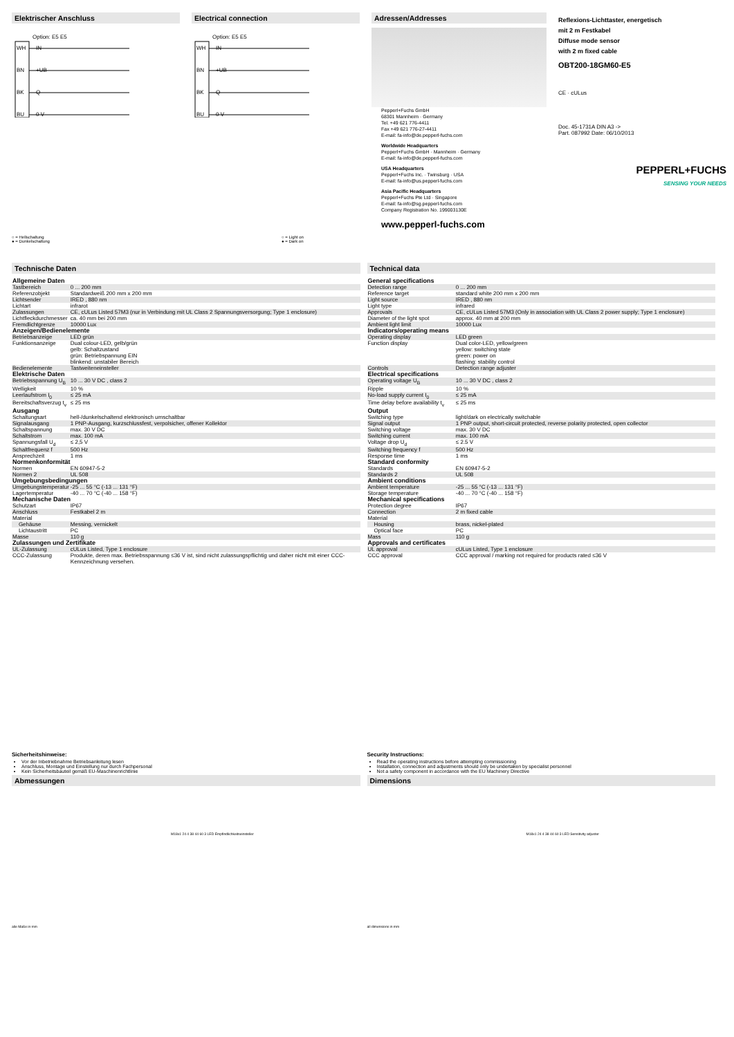Elektrischer Anschluss
WH
BN
BK
BU
Option: E5 E5
IN
+UB
Q
0 V
○ = Hellschaltung
● = Dunkelschaltung
Electrical connection
WH
BN
BK
BU
Option: E5 E5
IN
+UB
Q
0 V
○ = Light on
● = Dark on
Adressen/Addresses
Pepperl+Fuchs GmbH
68301 Mannheim · Germany
Tel. +49 621 776-4411
Fax +49 621 776-27-4411
E-mail: fa-info@de.pepperl-fuchs.com
Worldwide Headquarters
Pepperl+Fuchs GmbH · Mannheim · Germany
E-mail: fa-info@de.pepperl-fuchs.com
USA Headquarters
Pepperl+Fuchs Inc. · Twinsburg · USA
E-mail: fa-info@us.pepperl-fuchs.com
Asia Pacific Headquarters
Pepperl+Fuchs Pte Ltd · Singapore
E-mail: fa-info@sg.pepperl-fuchs.com
Company Registration No. 199003130E
www.pepperl-fuchs.com
Reflexions-Lichttaster, energetisch
mit 2 m Festkabel
Diffuse mode sensor
with 2 m fixed cable
OBT200-18GM60-E5
CE · cULus
Doc. 45-1731A DIN A3 ->
Part. 087992 Date: 06/10/2013
PEPPERL+FUCHS
SENSING YOUR NEEDS
Technische Daten
| Allgemeine Daten | |
| Tastbereich | 0 ... 200 mm |
| Referenzobjekt | Standardweiß 200 mm x 200 mm |
| Lichtsender | IRED , 880 nm |
| Lichtart | infrarot |
| Zulassungen | CE, cULus Listed 57M3 (nur in Verbindung mit UL Class 2 Spannungsversorgung; Type 1 enclosure) |
| Lichtfleckdurchmesser | ca. 40 mm bei 200 mm |
| Fremdlichtgrenze | 10000 Lux |
| Anzeigen/Bedienelemente | |
| Betriebsanzeige | LED grün |
| Funktionsanzeige | Dual colour-LED, gelb/grün gelb: Schaltzustand grün: Betriebspannung EIN blinkend: unstabiler Bereich |
| Bedienelemente | Tastweiteneinsteller |
| Elektrische Daten | |
| Betriebsspannung U<sub>B</sub> | 10 ... 30 V DC , class 2 |
| Welligkeit | 10 % |
| Leerlaufstrom I<sub>0</sub> | ≤ 25 mA |
| Bereitschaftsverzug t<sub>v</sub> | ≤ 25 ms |
| Ausgang | |
| Schaltungsart | hell-/dunkelschaltend elektronisch umschaltbar |
| Signalausgang | 1 PNP-Ausgang, kurzschlussfest, verpolsicher, offener Kollektor |
| Schaltspannung | max. 30 V DC |
| Schaltstrom | max. 100 mA |
| Spannungsfall U<sub>d</sub> | ≤ 2,5 V |
| Schaltfrequenz f | 500 Hz |
| Ansprechzeit | 1 ms |
| Normenkonformität | |
| Normen | EN 60947-5-2 |
| Normen 2 | UL 508 |
| Umgebungsbedingungen | |
| Umgebungstemperatur | -25 ... 55 °C (-13 ... 131 °F) |
| Lagertemperatur | -40 ... 70 °C (-40 ... 158 °F) |
| Mechanische Daten | |
| Schutzart | IP67 |
| Anschluss | Festkabel 2 m |
| Material | |
| Gehäuse | Messing, vernickelt |
| Lichtaustritt | PC |
| Masse | 110 g |
| Zulassungen und Zertifikate | |
| UL-Zulassung | cULus Listed, Type 1 enclosure |
| CCC-Zulassung | Produkte, deren max. Betriebsspannung ≤36 V ist, sind nicht zulassungspflichtig und daher nicht mit einer CCC-Kennzeichnung versehen. |
Technical data
| General specifications | |
| Detection range | 0 ... 200 mm |
| Reference target | standard white 200 mm x 200 mm |
| Light source | IRED , 880 nm |
| Light type | infrared |
| Approvals | CE, cULus Listed 57M3 (Only in association with UL Class 2 power supply; Type 1 enclosure) |
| Diameter of the light spot | approx. 40 mm at 200 mm |
| Ambient light limit | 10000 Lux |
| Indicators/operating means | |
| Operating display | LED green |
| Function display | Dual color-LED, yellow/green yellow: switching state green: power on flashing: stability control |
| Controls | Detection range adjuster |
| Electrical specifications | |
| Operating voltage U<sub>B</sub> | 10 ... 30 V DC , class 2 |
| Ripple | 10 % |
| No-load supply current I<sub>0</sub> | ≤ 25 mA |
| Time delay before availability t<sub>v</sub> | ≤ 25 ms |
| Output | |
| Switching type | light/dark on electrically switchable |
| Signal output | 1 PNP output, short-circuit protected, reverse polarity protected, open collector |
| Switching voltage | max. 30 V DC |
| Switching current | max. 100 mA |
| Voltage drop U<sub>d</sub> | ≤ 2.5 V |
| Switching frequency f | 500 Hz |
| Response time | 1 ms |
| Standard conformity | |
| Standards | EN 60947-5-2 |
| Standards 2 | UL 508 |
| Ambient conditions | |
| Ambient temperature | -25 ... 55 °C (-13 ... 131 °F) |
| Storage temperature | -40 ... 70 °C (-40 ... 158 °F) |
| Mechanical specifications | |
| Protection degree | IP67 |
| Connection | 2 m fixed cable |
| Material | |
| Housing | brass, nickel-plated |
| Optical face | PC |
| Mass | 110 g |
| Approvals and certificates | |
| UL approval | cULus Listed, Type 1 enclosure |
| CCC approval | CCC approval / marking not required for products rated ≤36 V |
Sicherheitshinweise:
Vor der Inbetriebnahme Betriebsanleitung lesen
Anschluss, Montage und Einstellung nur durch Fachpersonal
Kein Sicherheitsbauteil gemäß EU-Maschinenrichtlinie
Abmessungen
M18x1 24 4 38 44 60 3 LED Empfindlichkeitseinsteller
alle Maße in mm
Security Instructions:
Read the operating instructions before attempting commissioning
Installation, connection and adjustments should only be undertaken by specialist personnel
Not a safety component in accordance with the EU Machinery Directive
Dimensions
M18x1 24 4 38 44 60 3 LED Sensitivity adjuster
all dimensions in mm